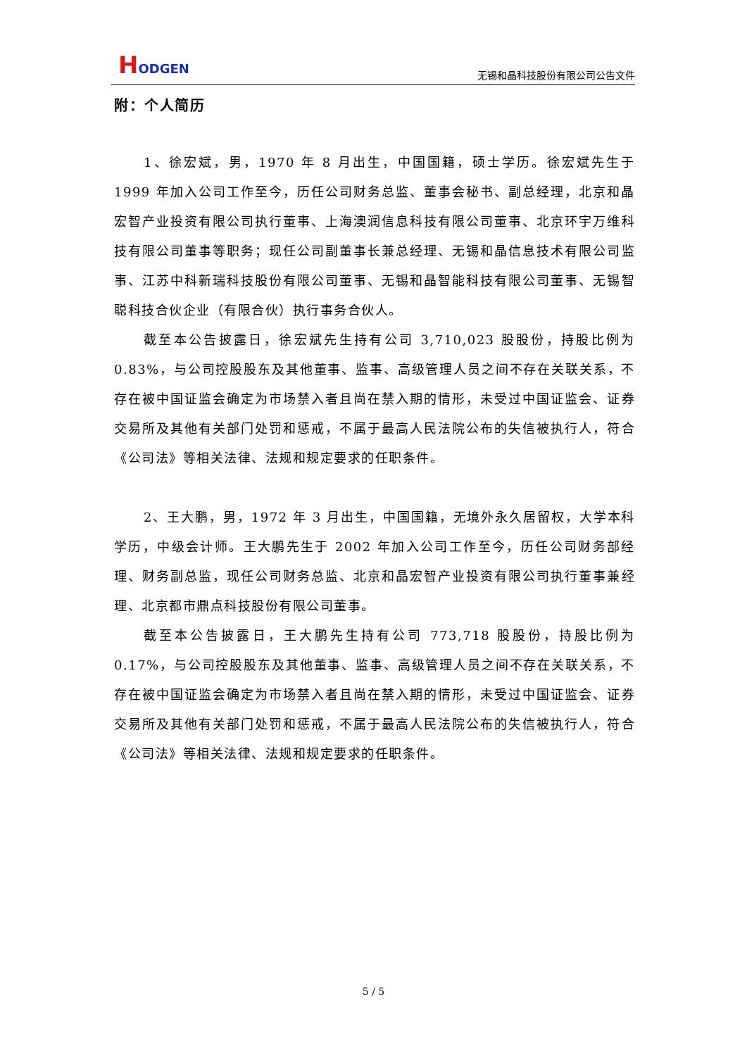HODGEN
无锡和晶科技股份有限公司公告文件
附：个人简历
1、徐宏斌，男，1970 年 8 月出生，中国国籍，硕士学历。徐宏斌先生于 1999 年加入公司工作至今，历任公司财务总监、董事会秘书、副总经理，北京和晶宏智产业投资有限公司执行董事、上海澳润信息科技有限公司董事、北京环宇万维科技有限公司董事等职务；现任公司副董事长兼总经理、无锡和晶信息技术有限公司监事、江苏中科新瑞科技股份有限公司董事、无锡和晶智能科技有限公司董事、无锡智聪科技合伙企业（有限合伙）执行事务合伙人。
截至本公告披露日，徐宏斌先生持有公司 3,710,023 股股份，持股比例为 0.83%，与公司控股股东及其他董事、监事、高级管理人员之间不存在关联关系，不存在被中国证监会确定为市场禁入者且尚在禁入期的情形，未受过中国证监会、证券交易所及其他有关部门处罚和惩戒，不属于最高人民法院公布的失信被执行人，符合《公司法》等相关法律、法规和规定要求的任职条件。
2、王大鹏，男，1972 年 3 月出生，中国国籍，无境外永久居留权，大学本科学历，中级会计师。王大鹏先生于 2002 年加入公司工作至今，历任公司财务部经理、财务副总监，现任公司财务总监、北京和晶宏智产业投资有限公司执行董事兼经理、北京都市鼎点科技股份有限公司董事。
截至本公告披露日，王大鹏先生持有公司 773,718 股股份，持股比例为 0.17%，与公司控股股东及其他董事、监事、高级管理人员之间不存在关联关系，不存在被中国证监会确定为市场禁入者且尚在禁入期的情形，未受过中国证监会、证券交易所及其他有关部门处罚和惩戒，不属于最高人民法院公布的失信被执行人，符合《公司法》等相关法律、法规和规定要求的任职条件。
5 / 5